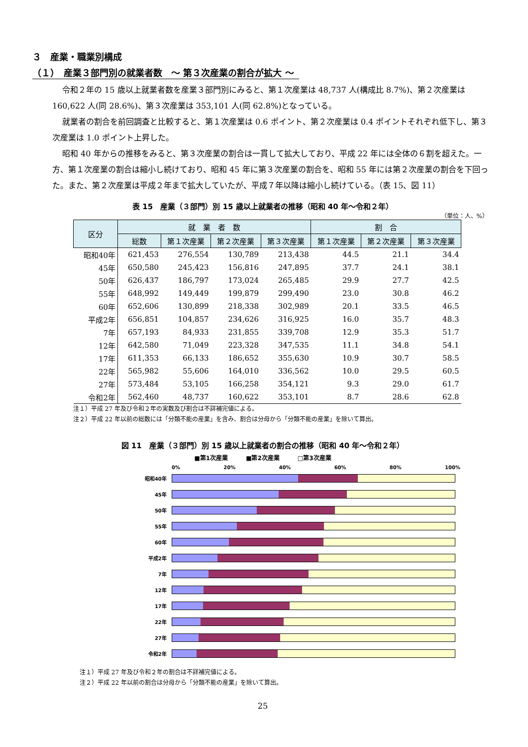３　産業・職業別構成
（１）　産業３部門別の就業者数　～ 第３次産業の割合が拡大 ～
令和２年の 15 歳以上就業者数を産業３部門別にみると、第１次産業は 48,737 人(構成比 8.7%)、第２次産業は 160,622 人(同 28.6%)、第３次産業は 353,101 人(同 62.8%)となっている。
就業者の割合を前回調査と比較すると、第１次産業は 0.6 ポイント、第２次産業は 0.4 ポイントそれぞれ低下し、第３次産業は 1.0 ポイント上昇した。
昭和 40 年からの推移をみると、第３次産業の割合は一貫して拡大しており、平成 22 年には全体の６割を超えた。一方、第１次産業の割合は縮小し続けており、昭和 45 年に第３次産業の割合を、昭和 55 年には第２次産業の割合を下回った。また、第２次産業は平成２年まで拡大していたが、平成７年以降は縮小し続けている。（表 15、図 11）
表 15　産業（３部門）別 15 歳以上就業者の推移（昭和 40 年～令和２年）
（単位：人、%）
| 区分 | 就 業 者 数 | | | | 割 合 | | |
| --- | --- | --- | --- | --- | --- | --- | --- |
| | 総数 | 第１次産業 | 第２次産業 | 第３次産業 | 第１次産業 | 第２次産業 | 第３次産業 |
| 昭和40年 | 621,453 | 276,554 | 130,789 | 213,438 | 44.5 | 21.1 | 34.4 |
| 45年 | 650,580 | 245,423 | 156,816 | 247,895 | 37.7 | 24.1 | 38.1 |
| 50年 | 626,437 | 186,797 | 173,024 | 265,485 | 29.9 | 27.7 | 42.5 |
| 55年 | 648,992 | 149,449 | 199,879 | 299,490 | 23.0 | 30.8 | 46.2 |
| 60年 | 652,606 | 130,899 | 218,338 | 302,989 | 20.1 | 33.5 | 46.5 |
| 平成2年 | 656,851 | 104,857 | 234,626 | 316,925 | 16.0 | 35.7 | 48.3 |
| 7年 | 657,193 | 84,933 | 231,855 | 339,708 | 12.9 | 35.3 | 51.7 |
| 12年 | 642,580 | 71,049 | 223,328 | 347,535 | 11.1 | 34.8 | 54.1 |
| 17年 | 611,353 | 66,133 | 186,652 | 355,630 | 10.9 | 30.7 | 58.5 |
| 22年 | 565,982 | 55,606 | 164,010 | 336,562 | 10.0 | 29.5 | 60.5 |
| 27年 | 573,484 | 53,105 | 166,258 | 354,121 | 9.3 | 29.0 | 61.7 |
| 令和2年 | 562,460 | 48,737 | 160,622 | 353,101 | 8.7 | 28.6 | 62.8 |
注１）平成 27 年及び令和２年の実数及び割合は不詳補完値による。
注２）平成 22 年以前の総数には「分類不能の産業」を含み、割合は分母から「分類不能の産業」を除いて算出。
図 11　産業（３部門）別 15 歳以上就業者の割合の推移（昭和 40 年～令和２年）
■第1次産業　　　■第2次産業　　　□第3次産業
0% 20% 40% 60% 80% 100%
昭和40年
45年
50年
55年
60年
平成2年
7年
12年
17年
22年
27年
令和2年
注１）平成 27 年及び令和２年の割合は不詳補完値による。
注２）平成 22 年以前の割合は分母から「分類不能の産業」を除いて算出。
25